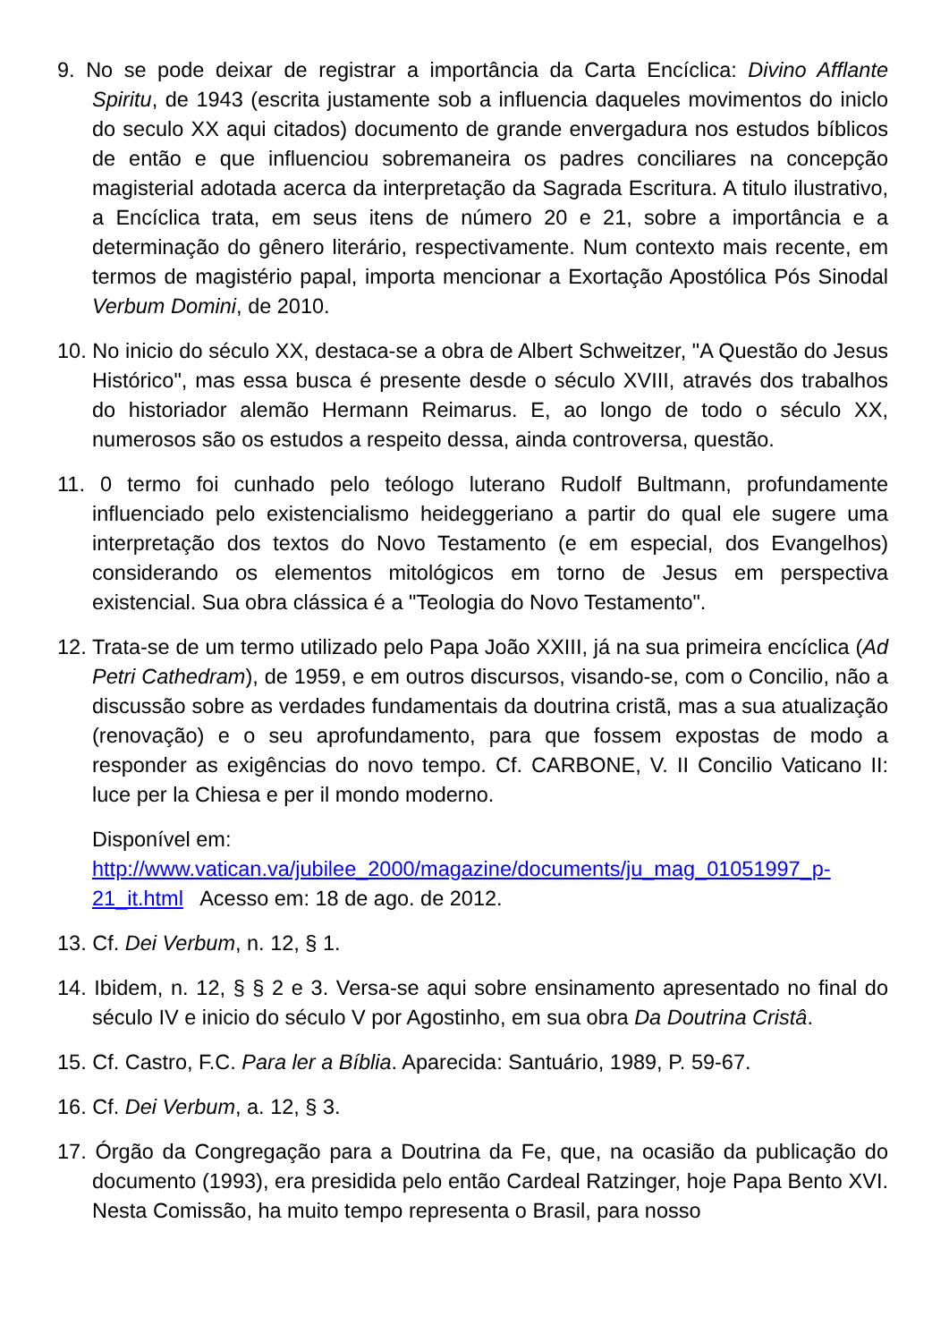9. No se pode deixar de registrar a importância da Carta Encíclica: Divino Afflante Spiritu, de 1943 (escrita justamente sob a influencia daqueles movimentos do iniclo do seculo XX aqui citados) documento de grande envergadura nos estudos bíblicos de então e que influenciou sobremaneira os padres conciliares na concepção magisterial adotada acerca da interpretação da Sagrada Escritura. A titulo ilustrativo, a Encíclica trata, em seus itens de número 20 e 21, sobre a importância e a determinação do gênero literário, respectivamente. Num contexto mais recente, em termos de magistério papal, importa mencionar a Exortação Apostólica Pós Sinodal Verbum Domini, de 2010.
10. No inicio do século XX, destaca-se a obra de Albert Schweitzer, "A Questão do Jesus Histórico", mas essa busca é presente desde o século XVIII, através dos trabalhos do historiador alemão Hermann Reimarus. E, ao longo de todo o século XX, numerosos são os estudos a respeito dessa, ainda controversa, questão.
11. 0 termo foi cunhado pelo teólogo luterano Rudolf Bultmann, profundamente influenciado pelo existencialismo heideggeriano a partir do qual ele sugere uma interpretação dos textos do Novo Testamento (e em especial, dos Evangelhos) considerando os elementos mitológicos em torno de Jesus em perspectiva existencial. Sua obra clássica é a "Teologia do Novo Testamento".
12. Trata-se de um termo utilizado pelo Papa João XXIII, já na sua primeira encíclica (Ad Petri Cathedram), de 1959, e em outros discursos, visando-se, com o Concilio, não a discussão sobre as verdades fundamentais da doutrina cristã, mas a sua atualização (renovação) e o seu aprofundamento, para que fossem expostas de modo a responder as exigências do novo tempo. Cf. CARBONE, V. II Concilio Vaticano II: luce per la Chiesa e per il mondo moderno.
Disponível em:
http://www.vatican.va/jubilee_2000/magazine/documents/ju_mag_01051997_p-21_it.html Acesso em: 18 de ago. de 2012.
13. Cf. Dei Verbum, n. 12, § 1.
14. Ibidem, n. 12, § § 2 e 3. Versa-se aqui sobre ensinamento apresentado no final do século IV e inicio do século V por Agostinho, em sua obra Da Doutrina Cristâ.
15. Cf. Castro, F.C. Para ler a Bíblia. Aparecida: Santuário, 1989, P. 59-67.
16. Cf. Dei Verbum, a. 12, § 3.
17. Órgão da Congregação para a Doutrina da Fe, que, na ocasião da publicação do documento (1993), era presidida pelo então Cardeal Ratzinger, hoje Papa Bento XVI. Nesta Comissão, ha muito tempo representa o Brasil, para nosso